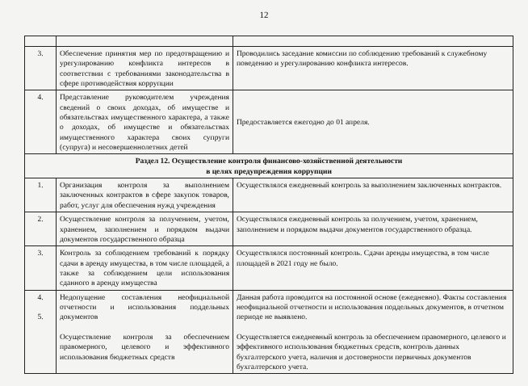12
| 3. | Обеспечение принятия мер по предотвращению и урегулированию конфликта интересов в соответствии с требованиями законодательства в сфере противодействия коррупции | Проводились заседание комиссии по соблюдению требований к служебному поведению и урегулированию конфликта интересов. |
| 4. | Представление руководителем учреждения сведений о своих доходах, об имуществе и обязательствах имущественного характера, а также о доходах, об имуществе и обязательствах имущественного характера своих супруги (супруга) и несовершеннолетних детей | Предоставляется ежегодно до 01 апреля. |
| Раздел 12. Осуществление контроля финансово-хозяйственной деятельности в целях предупреждения коррупции | | |
| 1. | Организация контроля за выполнением заключенных контрактов в сфере закупок товаров, работ, услуг для обеспечения нужд учреждения | Осуществлялся ежедневный контроль за выполнением заключенных контрактов. |
| 2. | Осуществление контроля за получением, учетом, хранением, заполнением и порядком выдачи документов государственного образца | Осуществлялся ежедневный контроль за получением, учетом, хранением, заполнением и порядком выдачи документов государственного образца. |
| 3. | Контроль за соблюдением требований к порядку сдачи в аренду имущества, в том числе площадей, а также за соблюдением цели использования сданного в аренду имущества | Осуществлялся постоянный контроль. Сдачи аренды имущества, в том числе площадей в 2021 году не было. |
| 4. 5. | Недопущение составления неофициальной отчетности и использования поддельных документов Осуществление контроля за обеспечением правомерного, целевого и эффективного использования бюджетных средств | Данная работа проводится на постоянной основе (ежедневно). Факты составления неофициальной отчетности и использования поддельных документов, в отчетном периоде не выявлено. Осуществляется ежедневный контроль за обеспечением правомерного, целевого и эффективного использования бюджетных средств, контроль данных бухгалтерского учета, наличия и достоверности первичных документов бухгалтерского учета. |